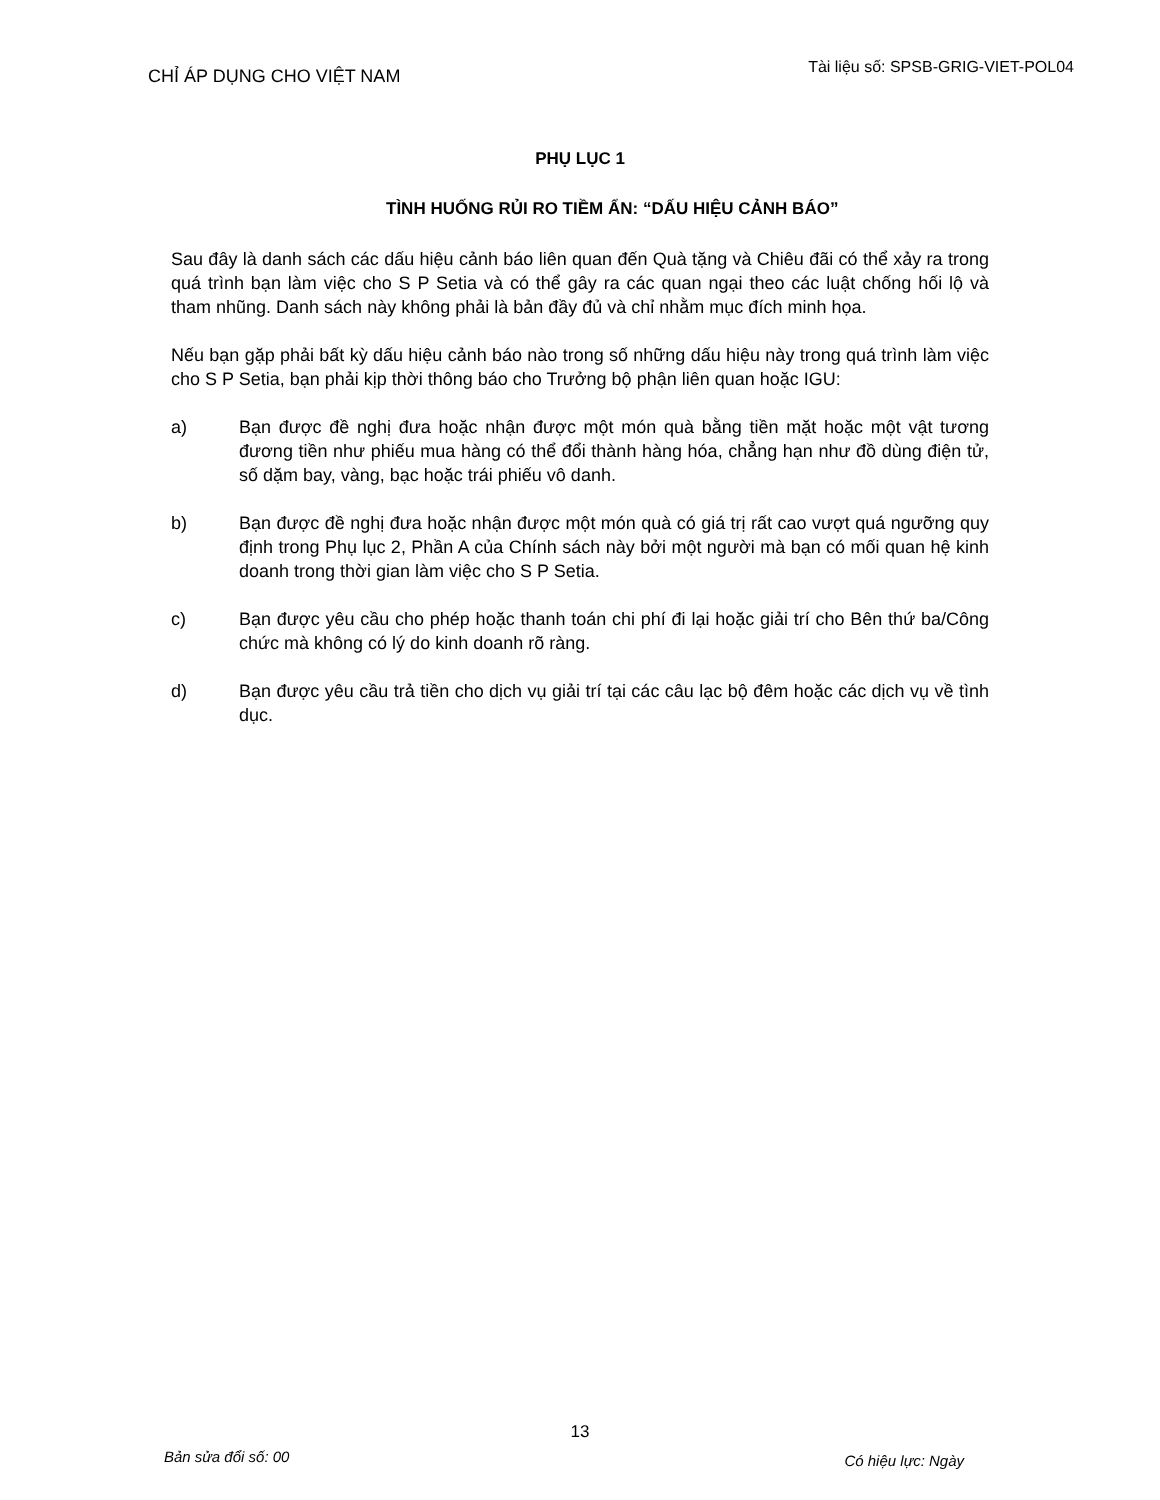CHỈ ÁP DỤNG CHO VIỆT NAM
Tài liệu số: SPSB-GRIG-VIET-POL04
PHỤ LỤC 1
TÌNH HUỐNG RỦI RO TIỀM ẨN: “DẤU HIỆU CẢNH BÁO”
Sau đây là danh sách các dấu hiệu cảnh báo liên quan đến Quà tặng và Chiêu đãi có thể xảy ra trong quá trình bạn làm việc cho S P Setia và có thể gây ra các quan ngại theo các luật chống hối lộ và tham nhũng. Danh sách này không phải là bản đầy đủ và chỉ nhằm mục đích minh họa.
Nếu bạn gặp phải bất kỳ dấu hiệu cảnh báo nào trong số những dấu hiệu này trong quá trình làm việc cho S P Setia, bạn phải kịp thời thông báo cho Trưởng bộ phận liên quan hoặc IGU:
a) Bạn được đề nghị đưa hoặc nhận được một món quà bằng tiền mặt hoặc một vật tương đương tiền như phiếu mua hàng có thể đổi thành hàng hóa, chẳng hạn như đồ dùng điện tử, số dặm bay, vàng, bạc hoặc trái phiếu vô danh.
b) Bạn được đề nghị đưa hoặc nhận được một món quà có giá trị rất cao vượt quá ngưỡng quy định trong Phụ lục 2, Phần A của Chính sách này bởi một người mà bạn có mối quan hệ kinh doanh trong thời gian làm việc cho S P Setia.
c) Bạn được yêu cầu cho phép hoặc thanh toán chi phí đi lại hoặc giải trí cho Bên thứ ba/Công chức mà không có lý do kinh doanh rõ ràng.
d) Bạn được yêu cầu trả tiền cho dịch vụ giải trí tại các câu lạc bộ đêm hoặc các dịch vụ về tình dục.
13
Bản sửa đổi số: 00
Có hiệu lực: Ngày